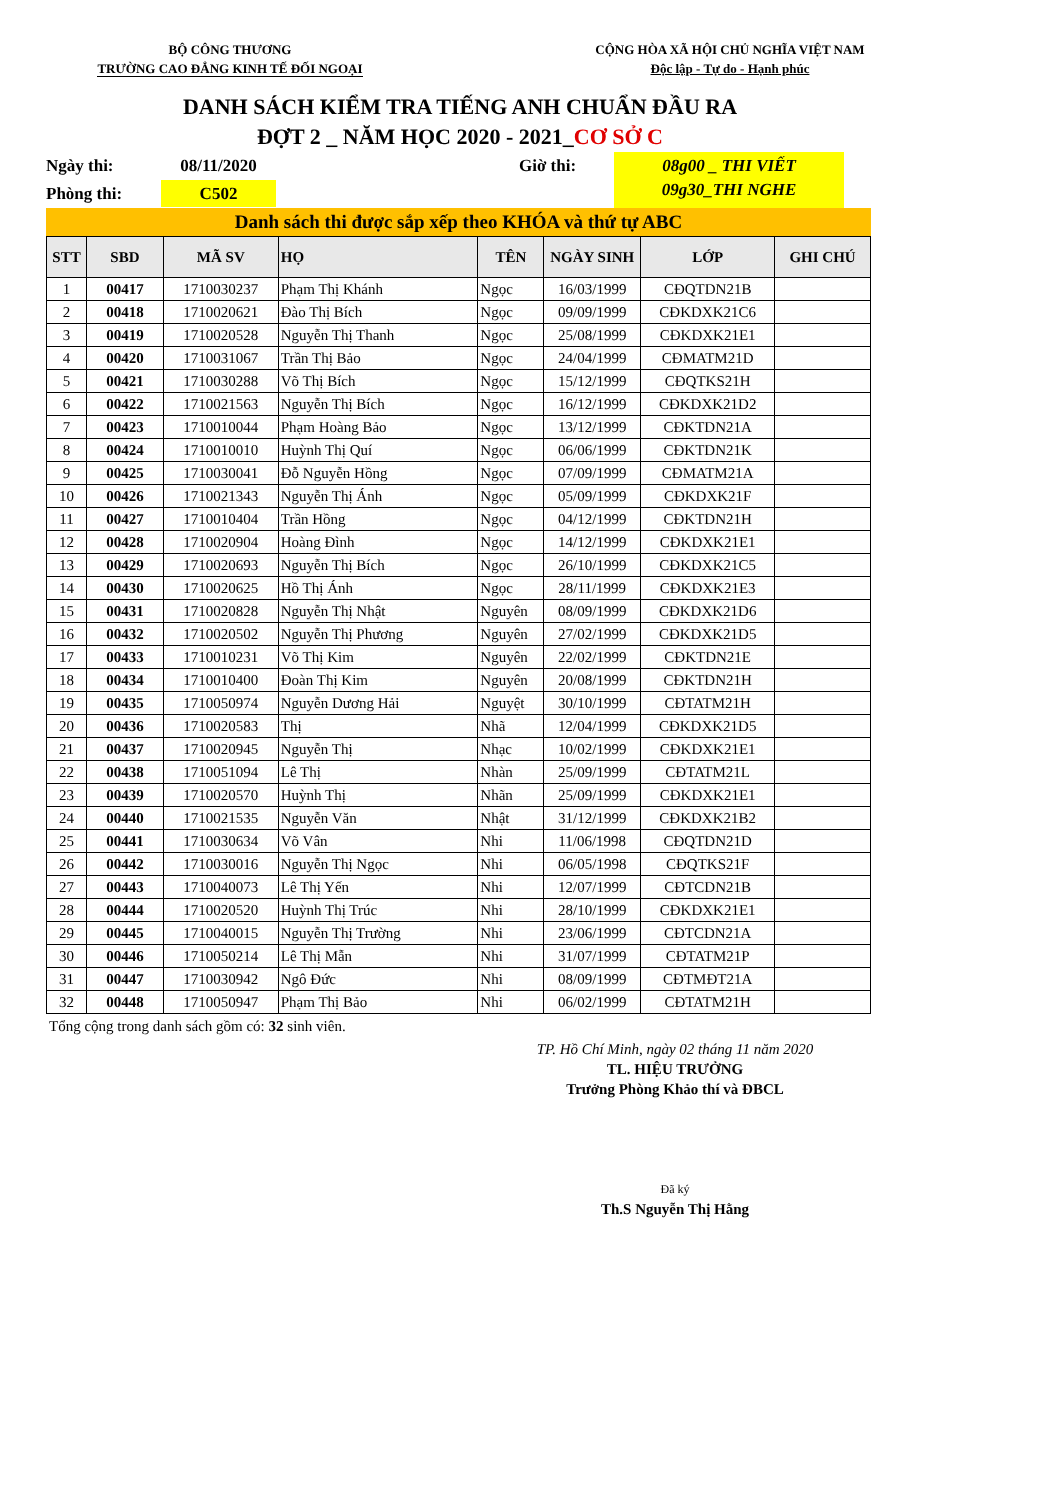BỘ CÔNG THƯƠNG
TRƯỜNG CAO ĐẲNG KINH TẾ ĐỐI NGOẠI
CỘNG HÒA XÃ HỘI CHỦ NGHĨA VIỆT NAM
Độc lập - Tự do - Hạnh phúc
DANH SÁCH KIỂM TRA TIẾNG ANH CHUẨN ĐẦU RA
ĐỢT 2 _ NĂM HỌC 2020 - 2021_CƠ SỞ C
Ngày thi:
08/11/2020
Giờ thi:
08g00 _ THI VIẾT
09g30_THI NGHE
Phòng thi:
C502
Danh sách thi được sắp xếp theo KHÓA và thứ tự ABC
| STT | SBD | MÃ SV | HỌ | TÊN | NGÀY SINH | LỚP | GHI CHÚ |
| --- | --- | --- | --- | --- | --- | --- | --- |
| 1 | 00417 | 1710030237 | Phạm Thị Khánh | Ngọc | 16/03/1999 | CĐQTDN21B | |
| 2 | 00418 | 1710020621 | Đào Thị Bích | Ngọc | 09/09/1999 | CĐKDXK21C6 | |
| 3 | 00419 | 1710020528 | Nguyễn Thị Thanh | Ngọc | 25/08/1999 | CĐKDXK21E1 | |
| 4 | 00420 | 1710031067 | Trần Thị Bảo | Ngọc | 24/04/1999 | CĐMATM21D | |
| 5 | 00421 | 1710030288 | Võ Thị Bích | Ngọc | 15/12/1999 | CĐQTKS21H | |
| 6 | 00422 | 1710021563 | Nguyễn Thị Bích | Ngọc | 16/12/1999 | CĐKDXK21D2 | |
| 7 | 00423 | 1710010044 | Phạm Hoàng Bảo | Ngọc | 13/12/1999 | CĐKTDN21A | |
| 8 | 00424 | 1710010010 | Huỳnh Thị Quí | Ngọc | 06/06/1999 | CĐKTDN21K | |
| 9 | 00425 | 1710030041 | Đỗ Nguyễn Hồng | Ngọc | 07/09/1999 | CĐMATM21A | |
| 10 | 00426 | 1710021343 | Nguyễn Thị Ánh | Ngọc | 05/09/1999 | CĐKDXK21F | |
| 11 | 00427 | 1710010404 | Trần Hồng | Ngọc | 04/12/1999 | CĐKTDN21H | |
| 12 | 00428 | 1710020904 | Hoàng Đình | Ngọc | 14/12/1999 | CĐKDXK21E1 | |
| 13 | 00429 | 1710020693 | Nguyễn Thị Bích | Ngọc | 26/10/1999 | CĐKDXK21C5 | |
| 14 | 00430 | 1710020625 | Hồ Thị Ánh | Ngọc | 28/11/1999 | CĐKDXK21E3 | |
| 15 | 00431 | 1710020828 | Nguyễn Thị Nhật | Nguyên | 08/09/1999 | CĐKDXK21D6 | |
| 16 | 00432 | 1710020502 | Nguyễn Thị Phương | Nguyên | 27/02/1999 | CĐKDXK21D5 | |
| 17 | 00433 | 1710010231 | Võ Thị Kim | Nguyên | 22/02/1999 | CĐKTDN21E | |
| 18 | 00434 | 1710010400 | Đoàn Thị Kim | Nguyên | 20/08/1999 | CĐKTDN21H | |
| 19 | 00435 | 1710050974 | Nguyễn Dương Hải | Nguyệt | 30/10/1999 | CĐTATM21H | |
| 20 | 00436 | 1710020583 | Thị | Nhã | 12/04/1999 | CĐKDXK21D5 | |
| 21 | 00437 | 1710020945 | Nguyễn Thị | Nhạc | 10/02/1999 | CĐKDXK21E1 | |
| 22 | 00438 | 1710051094 | Lê Thị | Nhàn | 25/09/1999 | CĐTATM21L | |
| 23 | 00439 | 1710020570 | Huỳnh Thị | Nhãn | 25/09/1999 | CĐKDXK21E1 | |
| 24 | 00440 | 1710021535 | Nguyễn Văn | Nhật | 31/12/1999 | CĐKDXK21B2 | |
| 25 | 00441 | 1710030634 | Võ Vân | Nhi | 11/06/1998 | CĐQTDN21D | |
| 26 | 00442 | 1710030016 | Nguyễn Thị Ngọc | Nhi | 06/05/1998 | CĐQTKS21F | |
| 27 | 00443 | 1710040073 | Lê Thị Yến | Nhi | 12/07/1999 | CĐTCDN21B | |
| 28 | 00444 | 1710020520 | Huỳnh Thị Trúc | Nhi | 28/10/1999 | CĐKDXK21E1 | |
| 29 | 00445 | 1710040015 | Nguyễn Thị Trường | Nhi | 23/06/1999 | CĐTCDN21A | |
| 30 | 00446 | 1710050214 | Lê Thị Mẫn | Nhi | 31/07/1999 | CĐTATM21P | |
| 31 | 00447 | 1710030942 | Ngô Đức | Nhi | 08/09/1999 | CĐTMĐT21A | |
| 32 | 00448 | 1710050947 | Phạm Thị Bảo | Nhi | 06/02/1999 | CĐTATM21H | |
Tổng cộng trong danh sách gồm có: 32 sinh viên.
TP. Hồ Chí Minh, ngày 02 tháng 11 năm 2020
TL. HIỆU TRƯỞNG
Trưởng Phòng Khảo thí và ĐBCL
Đã ký
Th.S Nguyễn Thị Hằng